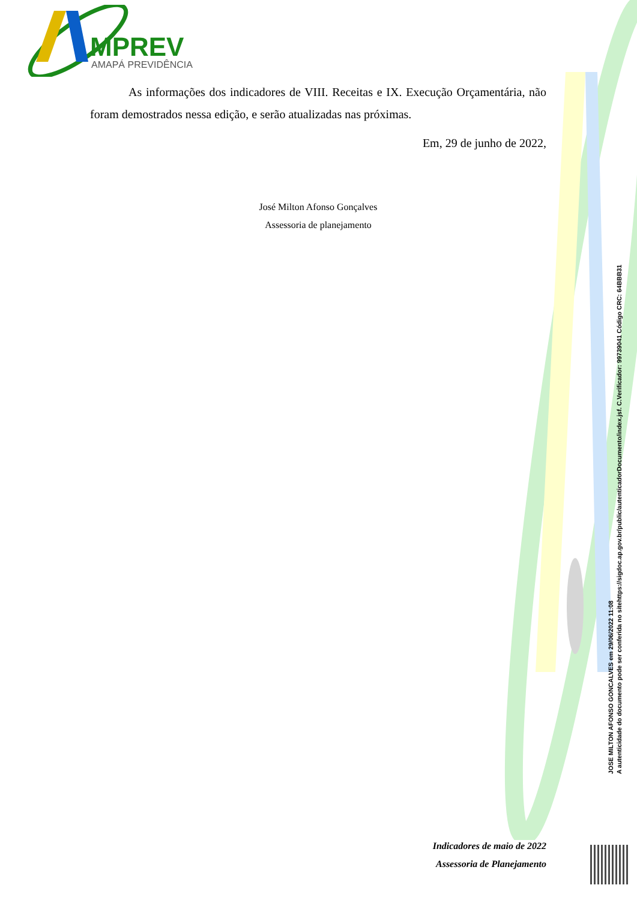MPREV
AMAPÁ PREVIDÊNCIA
As informações dos indicadores de VIII. Receitas e IX. Execução Orçamentária, não foram demostrados nessa edição, e serão atualizadas nas próximas.
Em, 29 de junho de 2022,
José Milton Afonso Gonçalves
Assessoria de planejamento
Indicadores de maio de 2022
Assessoria de Planejamento
JOSE MILTON AFONSO GONCALVES em 29/06/2022 11:08
A autenticidade do documento pode ser conferida no sitehttps://sigdoc.ap.gov.br/public/autenticadorDocumento/index.jsf. C.Verificador: 99739041 Código CRC: 64BBB31